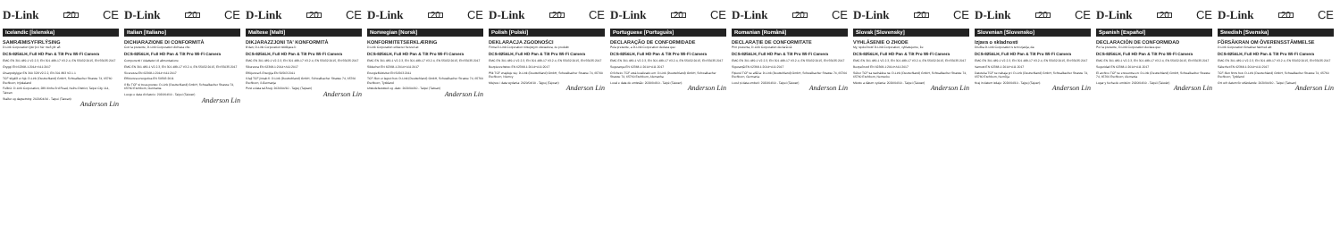D-Link 20 CE
Icelandic [Íslenska]
SAMRÆMISYFIRLÝSING
D-Link Corporation lýsir því hér með yfir að
DCS-8256LH, Full HD Pan & Tilt Pro Wi-Fi Camera
EMC EN 301 489-1 V2.2.3, EN 301 489-17 V3.2.4, EN 55032:2015, EN 55035:2017
Öryggi EN 62368-1:2014+A11:2017
Útvarpsbylgjur EN 300 328 V2.2.2, EN 301 893 V2.1.1
TCF skjalið er hjá: D-Link (Deutschland) GmbH, Schwalbacher Strasse 74, 65760 Eschborn, Þýskaland
Fulltrúi: D-Link Corporation, 289 Xinhu 3rd Road, Neihu District, Taipei City 114, Taiwan
Staður og dagsetning: 2020/04/10 - Taipei (Taiwan)
Anderson Lin
D-Link 20 CE
Italian [Italiano]
DICHIARAZIONE DI CONFORMITÀ
Con la presente, D-Link Corporation dichiara che:
DCS-8256LH, Full HD Pan & Tilt Pro Wi-Fi Camera
Componenti / Adattatori di alimentazione
EMC EN 301 489-1 V2.2.3, EN 301 489-17 V3.2.4, EN 55032:2015, EN 55035:2017
Sicurezza EN 62368-1:2014+A11:2017
Efficienza energetica EN 50563:2011
Il file TCF si trova presso: D-Link (Deutschland) GmbH, Schwalbacher Strasse 74, 65760 Eschborn, Germania
Luogo e data di rilascio: 2020/04/10 - Taipei (Taiwan)
Anderson Lin
D-Link 20 CE
Maltese [Malti]
DIKJARAZZJONI TA' KONFORMITÀ
B'dan, D-Link Corporation tiddikjara li:
DCS-8256LH, Full HD Pan & Tilt Pro Wi-Fi Camera
EMC EN 301 489-1 V2.2.3, EN 301 489-17 V3.2.4, EN 55032:2015, EN 55035:2017
Sikurezza EN 62368-1:2014+A11:2017
Effiċjenza fl-Enerġija EN 50563:2011
Il-fajl TCF jinsab fi: D-Link (Deutschland) GmbH, Schwalbacher Strasse 74, 65760 Eschborn, il-Ġermanja
Post u data tal-ħruġ: 2020/04/10 - Tajpej (Tajwan)
Anderson Lin
D-Link 20 CE
Norwegian [Norsk]
KONFORMITETSERKLÆRING
D-Link Corporation erklærer herved at:
DCS-8256LH, Full HD Pan & Tilt Pro Wi-Fi Camera
EMC EN 301 489-1 V2.2.3, EN 301 489-17 V3.2.4, EN 55032:2015, EN 55035:2017
Sikkerhet EN 62368-1:2014+A11:2017
Energieffektivitet EN 50563:2011
TCF-filen er lagret hos: D-Link (Deutschland) GmbH, Schwalbacher Strasse 74, 65760 Eschborn, Tyskland
Utstedelsessted og -dato: 2020/04/10 - Taipei (Taiwan)
Anderson Lin
D-Link 20 CE
Polish [Polski]
DEKLARACJA ZGODNOŚCI
Firma D-Link Corporation niniejszym oświadcza, że produkt:
DCS-8256LH, Full HD Pan & Tilt Pro Wi-Fi Camera
EMC EN 301 489-1 V2.2.3, EN 301 489-17 V3.2.4, EN 55032:2015, EN 55035:2017
Bezpieczeństwo EN 62368-1:2014+A11:2017
Plik TCF znajduje się: D-Link (Deutschland) GmbH, Schwalbacher Strasse 74, 65760 Eschborn, Niemcy
Miejsce i data wydania: 2020/04/10 - Tajpej (Tajwan)
Anderson Lin
D-Link 20 CE
Portuguese [Português]
DECLARAÇÃO DE CONFORMIDADE
Pela presente, a D-Link Corporation declara que:
DCS-8256LH, Full HD Pan & Tilt Pro Wi-Fi Camera
EMC EN 301 489-1 V2.2.3, EN 301 489-17 V3.2.4, EN 55032:2015, EN 55035:2017
Segurança EN 62368-1:2014+A11:2017
O ficheiro TCF está localizado em: D-Link (Deutschland) GmbH, Schwalbacher Strasse 74, 65760 Eschborn, Alemanha
Local e data de emissão: 2020/04/10 - Taipé (Taiwan)
Anderson Lin
D-Link 20 CE
Romanian [Română]
DECLARAȚIE DE CONFORMITATE
Prin prezenta, D-Link Corporation declară că:
DCS-8256LH, Full HD Pan & Tilt Pro Wi-Fi Camera
EMC EN 301 489-1 V2.2.3, EN 301 489-17 V3.2.4, EN 55032:2015, EN 55035:2017
Siguranță EN 62368-1:2014+A11:2017
Fișierul TCF se află la: D-Link (Deutschland) GmbH, Schwalbacher Strasse 74, 65760 Eschborn, Germania
Locul și data emiterii: 2020/04/10 - Taipei (Taiwan)
Anderson Lin
D-Link 20 CE
Slovak [Slovensky]
VYHLÁSENIE O ZHODE
My, spoločnosť D-Link Corporation, vyhlasujeme, že:
DCS-8256LH, Full HD Pan & Tilt Pro Wi-Fi Camera
EMC EN 301 489-1 V2.2.3, EN 301 489-17 V3.2.4, EN 55032:2015, EN 55035:2017
Bezpečnosť EN 62368-1:2014+A11:2017
Súbor TCF sa nachádza na: D-Link (Deutschland) GmbH, Schwalbacher Strasse 74, 65760 Eschborn, Nemecko
Miesto a dátum vydania: 2020/04/10 - Taipei (Taiwan)
Anderson Lin
D-Link 20 CE
Slovenian [Slovensko]
Izjava o skladnosti
Družba D-Link Corporation s tem izjavlja, da:
DCS-8256LH, Full HD Pan & Tilt Pro Wi-Fi Camera
EMC EN 301 489-1 V2.2.3, EN 301 489-17 V3.2.4, EN 55032:2015, EN 55035:2017
Varnost EN 62368-1:2014+A11:2017
Datoteka TCF se nahaja pri: D-Link (Deutschland) GmbH, Schwalbacher Strasse 74, 65760 Eschborn, Nemčija
Kraj in datum izdaje: 2020/04/10 - Tajpej (Tajvan)
Anderson Lin
D-Link 20 CE
Spanish [Español]
DECLARACIÓN DE CONFORMIDAD
Por la presente, D-Link Corporation declara que:
DCS-8256LH, Full HD Pan & Tilt Pro Wi-Fi Camera
EMC EN 301 489-1 V2.2.3, EN 301 489-17 V3.2.4, EN 55032:2015, EN 55035:2017
Seguridad EN 62368-1:2014+A11:2017
El archivo TCF se encuentra en: D-Link (Deutschland) GmbH, Schwalbacher Strasse 74, 65760 Eschborn, Alemania
Lugar y fecha de emisión: 2020/04/10 - Taipéi (Taiwán)
Anderson Lin
D-Link 20 CE
Swedish [Svenska]
FÖRSÄKRAN OM ÖVERENSSTÄMMELSE
D-Link Corporation försäkrar härmed att:
DCS-8256LH, Full HD Pan & Tilt Pro Wi-Fi Camera
EMC EN 301 489-1 V2.2.3, EN 301 489-17 V3.2.4, EN 55032:2015, EN 55035:2017
Säkerhet EN 62368-1:2014+A11:2017
TCF-filen finns hos: D-Link (Deutschland) GmbH, Schwalbacher Strasse 74, 65760 Eschborn, Tyskland
Ort och datum för utfärdande: 2020/04/10 - Taipei (Taiwan)
Anderson Lin